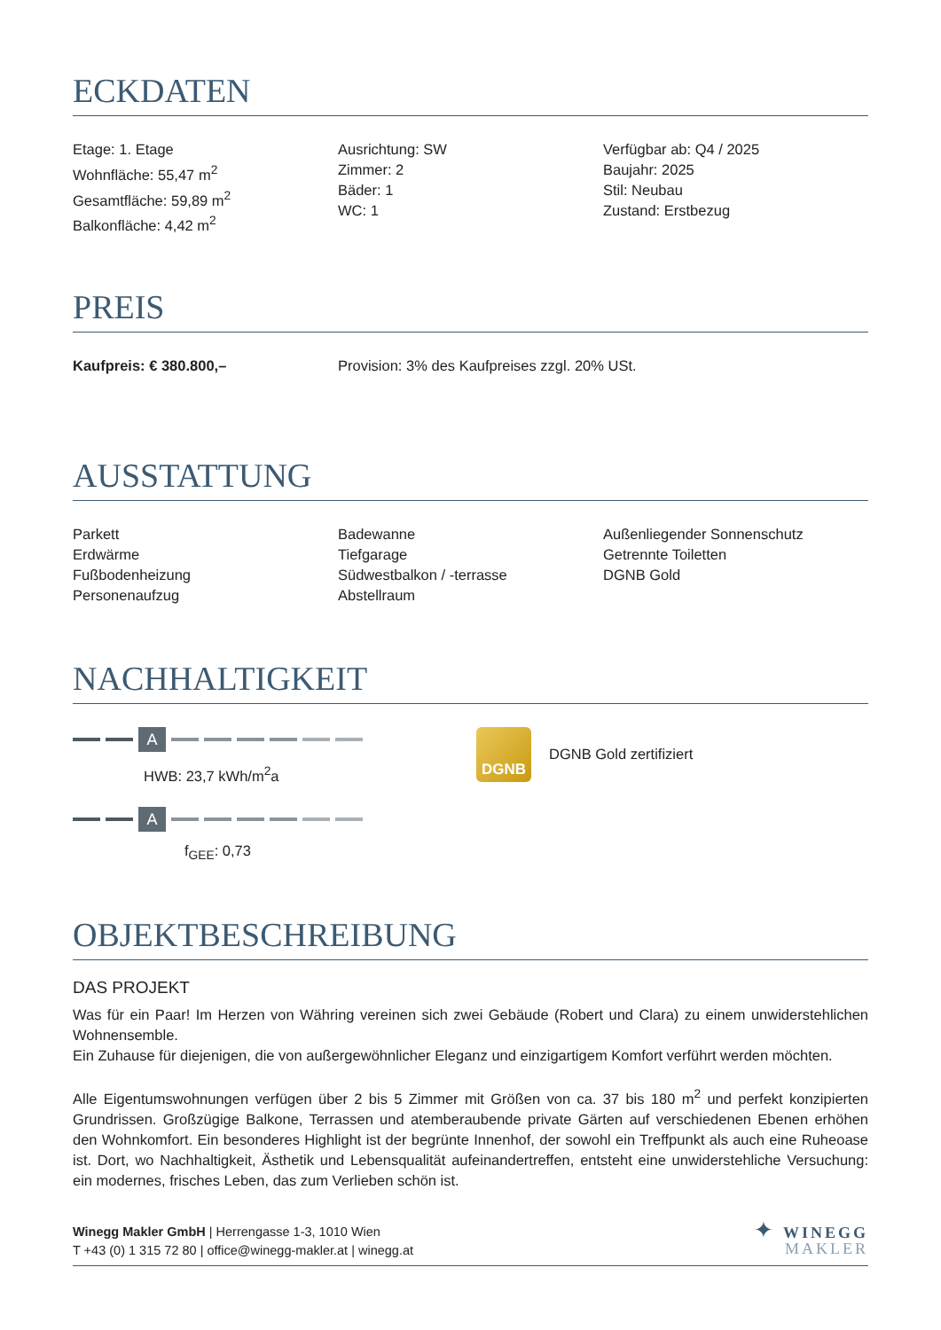ECKDATEN
Etage: 1. Etage
Wohnfläche: 55,47 m<sup>2</sup>
Gesamtfläche: 59,89 m<sup>2</sup>
Balkonfläche: 4,42 m<sup>2</sup>
Ausrichtung: SW
Zimmer: 2
Bäder: 1
WC: 1
Verfügbar ab: Q4 / 2025
Baujahr: 2025
Stil: Neubau
Zustand: Erstbezug
PREIS
Kaufpreis: € 380.800,– Provision: 3% des Kaufpreises zzgl. 20% USt.
AUSSTATTUNG
Parkett
Erdwärme
Fußbodenheizung
Personenaufzug
Badewanne
Tiefgarage
Südwestbalkon / -terrasse
Abstellraum
Außenliegender Sonnenschutz
Getrennte Toiletten
DGNB Gold
NACHHALTIGKEIT
A
HWB: 23,7 kWh/m<sup>2</sup>a
A
f<sub>GEE</sub>: 0,73
DGNB
DGNB Gold zertifiziert
OBJEKTBESCHREIBUNG
DAS PROJEKT
Was für ein Paar! Im Herzen von Währing vereinen sich zwei Gebäude (Robert und Clara) zu einem unwiderstehlichen Wohnensemble.
Ein Zuhause für diejenigen, die von außergewöhnlicher Eleganz und einzigartigem Komfort verführt werden möchten.
Alle Eigentumswohnungen verfügen über 2 bis 5 Zimmer mit Größen von ca. 37 bis 180 m<sup>2</sup> und perfekt konzipierten Grundrissen. Großzügige Balkone, Terrassen und atemberaubende private Gärten auf verschiedenen Ebenen erhöhen den Wohnkomfort. Ein besonderes Highlight ist der begrünte Innenhof, der sowohl ein Treffpunkt als auch eine Ruheoase ist. Dort, wo Nachhaltigkeit, Ästhetik und Lebensqualität aufeinandertreffen, entsteht eine unwiderstehliche Versuchung: ein modernes, frisches Leben, das zum Verlieben schön ist.
Winegg Makler GmbH | Herrengasse 1-3, 1010 Wien
T +43 (0) 1 315 72 80 | office@winegg-makler.at | winegg.at
✦ WINEGG
MAKLER